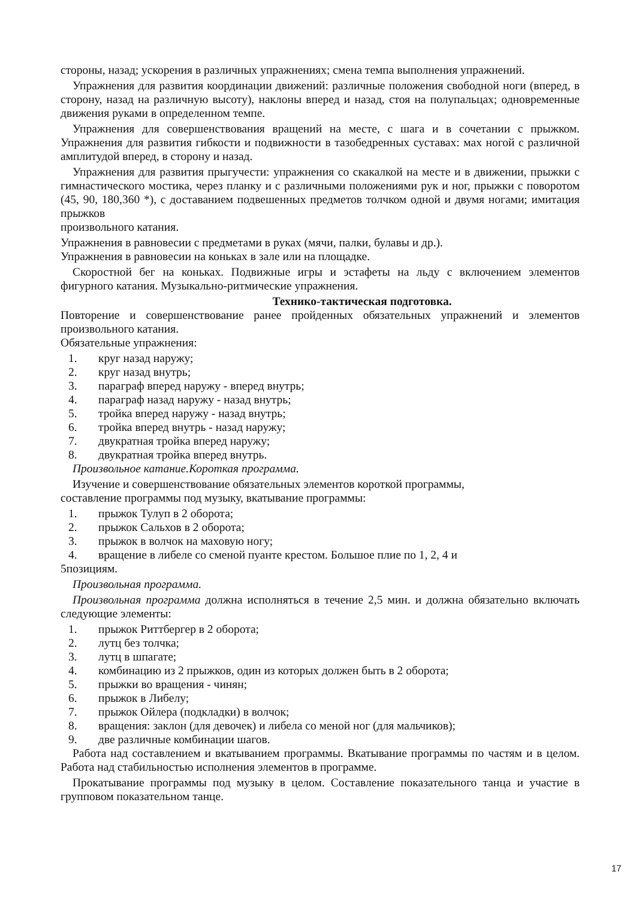стороны, назад; ускорения в различных упражнениях; смена темпа выполнения упражнений.
Упражнения для развития координации движений: различные положения свободной ноги (вперед, в сторону, назад на различную высоту), наклоны вперед и назад, стоя на полупальцах; одновременные движения руками в определенном темпе.
Упражнения для совершенствования вращений на месте, с шага и в сочетании с прыжком. Упражнения для развития гибкости и подвижности в тазобедренных суставах: мах ногой с различной амплитудой вперед, в сторону и назад.
Упражнения для развития прыгучести: упражнения со скакалкой на месте и в движении, прыжки с гимнастического мостика, через планку и с различными положениями рук и ног, прыжки с поворотом (45, 90, 180,360 *), с доставанием подвешенных предметов толчком одной и двумя ногами; имитация прыжков
произвольного катания.
Упражнения в равновесии с предметами в руках (мячи, палки, булавы и др.).
Упражнения в равновесии на коньках в зале или на площадке.
Скоростной бег на коньках. Подвижные игры и эстафеты на льду с включением элементов фигурного катания. Музыкально-ритмические упражнения.
Технико-тактическая подготовка.
Повторение и совершенствование ранее пройденных обязательных упражнений и элементов произвольного катания.
Обязательные упражнения:
1. круг назад наружу;
2. круг назад внутрь;
3. параграф вперед наружу - вперед внутрь;
4. параграф назад наружу - назад внутрь;
5. тройка вперед наружу - назад внутрь;
6. тройка вперед внутрь - назад наружу;
7. двукратная тройка вперед наружу;
8. двукратная тройка вперед внутрь.
Произвольное катание.Короткая программа.
Изучение и совершенствование обязательных элементов короткой программы,
составление программы под музыку, вкатывание программы:
1. прыжок Тулуп в 2 оборота;
2. прыжок Сальхов в 2 оборота;
3. прыжок в волчок на маховую ногу;
4. вращение в либеле со сменой пуанте крестом. Большое плие по 1, 2, 4 и
5позициям.
Произвольная программа.
Произвольная программа должна исполняться в течение 2,5 мин. и должна обязательно включать следующие элементы:
1. прыжок Риттбергер в 2 оборота;
2. лутц без толчка;
3. лутц в шпагате;
4. комбинацию из 2 прыжков, один из которых должен быть в 2 оборота;
5. прыжки во вращения - чинян;
6. прыжок в Либелу;
7. прыжок Ойлера (подкладки) в волчок;
8. вращения: заклон (для девочек) и либела со меной ног (для мальчиков);
9. две различные комбинации шагов.
Работа над составлением и вкатыванием программы. Вкатывание программы по частям и в целом. Работа над стабильностью исполнения элементов в программе.
Прокатывание программы под музыку в целом. Составление показательного танца и участие в групповом показательном танце.
17